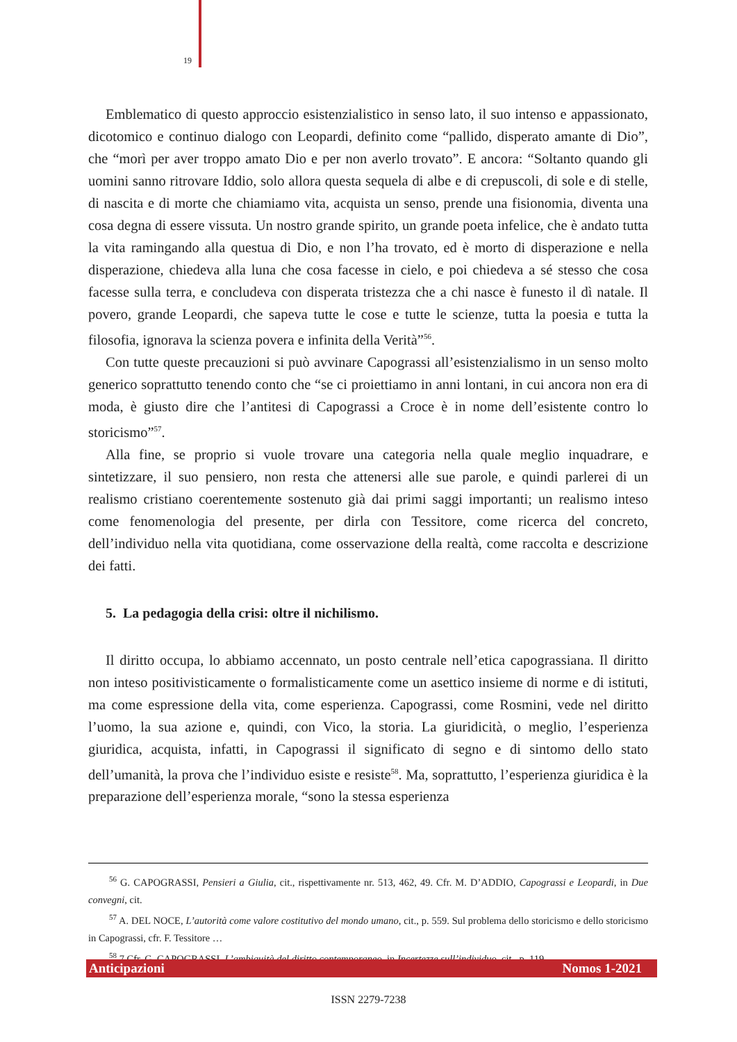19
Emblematico di questo approccio esistenzialistico in senso lato, il suo intenso e appassionato, dicotomico e continuo dialogo con Leopardi, definito come “pallido, disperato amante di Dio”, che “morì per aver troppo amato Dio e per non averlo trovato”. E ancora: “Soltanto quando gli uomini sanno ritrovare Iddio, solo allora questa sequela di albe e di crepuscoli, di sole e di stelle, di nascita e di morte che chiamiamo vita, acquista un senso, prende una fisionomia, diventa una cosa degna di essere vissuta. Un nostro grande spirito, un grande poeta infelice, che è andato tutta la vita ramingando alla questua di Dio, e non l’ha trovato, ed è morto di disperazione e nella disperazione, chiedeva alla luna che cosa facesse in cielo, e poi chiedeva a sé stesso che cosa facesse sulla terra, e concludeva con disperata tristezza che a chi nasce è funesto il dì natale. Il povero, grande Leopardi, che sapeva tutte le cose e tutte le scienze, tutta la poesia e tutta la filosofia, ignorava la scienza povera e infinita della Verità”<sup>56</sup>.
Con tutte queste precauzioni si può avvinare Capograssi all’esistenzialismo in un senso molto generico soprattutto tenendo conto che “se ci proiettiamo in anni lontani, in cui ancora non era di moda, è giusto dire che l’antitesi di Capograssi a Croce è in nome dell’esistente contro lo storicismo”<sup>57</sup>.
Alla fine, se proprio si vuole trovare una categoria nella quale meglio inquadrare, e sintetizzare, il suo pensiero, non resta che attenersi alle sue parole, e quindi parlerei di un realismo cristiano coerentemente sostenuto già dai primi saggi importanti; un realismo inteso come fenomenologia del presente, per dirla con Tessitore, come ricerca del concreto, dell’individuo nella vita quotidiana, come osservazione della realtà, come raccolta e descrizione dei fatti.
5. La pedagogia della crisi: oltre il nichilismo.
Il diritto occupa, lo abbiamo accennato, un posto centrale nell’etica capograssiana. Il diritto non inteso positivisticamente o formalisticamente come un asettico insieme di norme e di istituti, ma come espressione della vita, come esperienza. Capograssi, come Rosmini, vede nel diritto l’uomo, la sua azione e, quindi, con Vico, la storia. La giuridicità, o meglio, l’esperienza giuridica, acquista, infatti, in Capograssi il significato di segno e di sintomo dello stato dell’umanità, la prova che l’individuo esiste e resiste<sup>58</sup>. Ma, soprattutto, l’esperienza giuridica è la preparazione dell’esperienza morale, “sono la stessa esperienza
<sup>56</sup> G. CAPOGRASSI, Pensieri a Giulia, cit., rispettivamente nr. 513, 462, 49. Cfr. M. D’ADDIO, Capograssi e Leopardi, in Due convegni, cit.
<sup>57</sup> A. DEL NOCE, L’autorità come valore costitutivo del mondo umano, cit., p. 559. Sul problema dello storicismo e dello storicismo in Capograssi, cfr. F. Tessitore …
<sup>58</sup> 7 Cfr. G. CAPOGRASSI, L’ambiguità del diritto contemporaneo, in Incertezze sull’individuo, cit., p. 119.
Anticipazioni Nomos 1-2021
ISSN 2279-7238